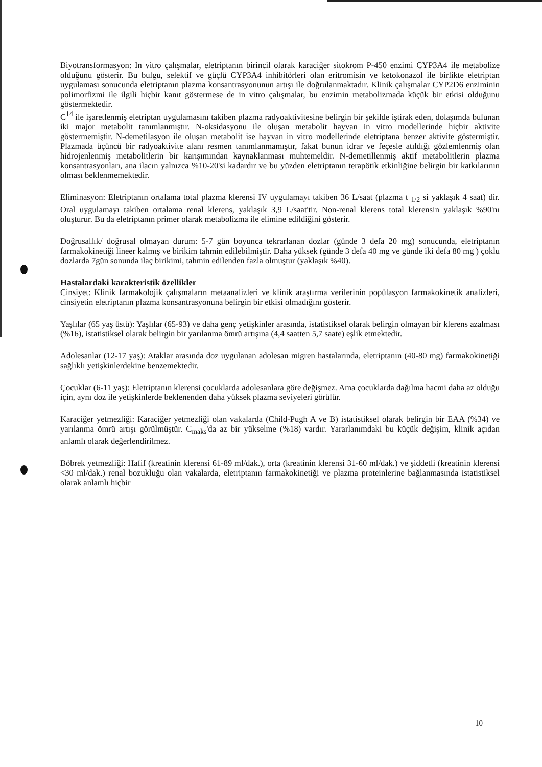Biyotransformasyon: In vitro çalışmalar, eletriptanın birincil olarak karaciğer sitokrom P-450 enzimi CYP3A4 ile metabolize olduğunu gösterir. Bu bulgu, selektif ve güçlü CYP3A4 inhibitörleri olan eritromisin ve ketokonazol ile birlikte eletriptan uygulaması sonucunda eletriptanın plazma konsantrasyonunun artışı ile doğrulanmaktadır. Klinik çalışmalar CYP2D6 enziminin polimorfizmi ile ilgili hiçbir kanıt göstermese de in vitro çalışmalar, bu enzimin metabolizmada küçük bir etkisi olduğunu göstermektedir.
C<sup>14</sup> ile işaretlenmiş eletriptan uygulamasını takiben plazma radyoaktivitesine belirgin bir şekilde iştirak eden, dolaşımda bulunan iki major metabolit tanımlanmıştır. N-oksidasyonu ile oluşan metabolit hayvan in vitro modellerinde hiçbir aktivite göstermemiştir. N-demetilasyon ile oluşan metabolit ise hayvan in vitro modellerinde eletriptana benzer aktivite göstermiştir. Plazmada üçüncü bir radyoaktivite alanı resmen tanımlanmamıştır, fakat bunun idrar ve feçesle atıldığı gözlemlenmiş olan hidrojenlenmiş metabolitlerin bir karışımından kaynaklanması muhtemeldir. N-demetillenmiş aktif metabolitlerin plazma konsantrasyonları, ana ilacın yalnızca %10-20'si kadardır ve bu yüzden eletriptanın terapötik etkinliğine belirgin bir katkılarının olması beklenmemektedir.
Eliminasyon: Eletriptanın ortalama total plazma klerensi IV uygulamayı takiben 36 L/saat (plazma t <sub>1/2</sub> si yaklaşık 4 saat) dir. Oral uygulamayı takiben ortalama renal klerens, yaklaşık 3,9 L/saat'tir. Non-renal klerens total klerensin yaklaşık %90'nı oluşturur. Bu da eletriptanın primer olarak metabolizma ile elimine edildiğini gösterir.
Doğrusallık/ doğrusal olmayan durum: 5-7 gün boyunca tekrarlanan dozlar (günde 3 defa 20 mg) sonucunda, eletriptanın farmakokinetiği lineer kalmış ve birikim tahmin edilebilmiştir. Daha yüksek (günde 3 defa 40 mg ve günde iki defa 80 mg ) çoklu dozlarda 7gün sonunda ilaç birikimi, tahmin edilenden fazla olmuştur (yaklaşık %40).
Hastalardaki karakteristik özellikler
Cinsiyet: Klinik farmakolojik çalışmaların metaanalizleri ve klinik araştırma verilerinin popülasyon farmakokinetik analizleri, cinsiyetin eletriptanın plazma konsantrasyonuna belirgin bir etkisi olmadığını gösterir.
Yaşlılar (65 yaş üstü): Yaşlılar (65-93) ve daha genç yetişkinler arasında, istatistiksel olarak belirgin olmayan bir klerens azalması (%16), istatistiksel olarak belirgin bir yarılanma ömrü artışına (4,4 saatten 5,7 saate) eşlik etmektedir.
Adolesanlar (12-17 yaş): Ataklar arasında doz uygulanan adolesan migren hastalarında, eletriptanın (40-80 mg) farmakokinetiği sağlıklı yetişkinlerdekine benzemektedir.
Çocuklar (6-11 yaş): Eletriptanın klerensi çocuklarda adolesanlara göre değişmez. Ama çocuklarda dağılma hacmi daha az olduğu için, aynı doz ile yetişkinlerde beklenenden daha yüksek plazma seviyeleri görülür.
Karaciğer yetmezliği: Karaciğer yetmezliği olan vakalarda (Child-Pugh A ve B) istatistiksel olarak belirgin bir EAA (%34) ve yarılanma ömrü artışı görülmüştür. C<sub>maks</sub>'da az bir yükselme (%18) vardır. Yararlanımdaki bu küçük değişim, klinik açıdan anlamlı olarak değerlendirilmez.
Böbrek yetmezliği: Hafif (kreatinin klerensi 61-89 ml/dak.), orta (kreatinin klerensi 31-60 ml/dak.) ve şiddetli (kreatinin klerensi <30 ml/dak.) renal bozukluğu olan vakalarda, eletriptanın farmakokinetiği ve plazma proteinlerine bağlanmasında istatistiksel olarak anlamlı hiçbir
10